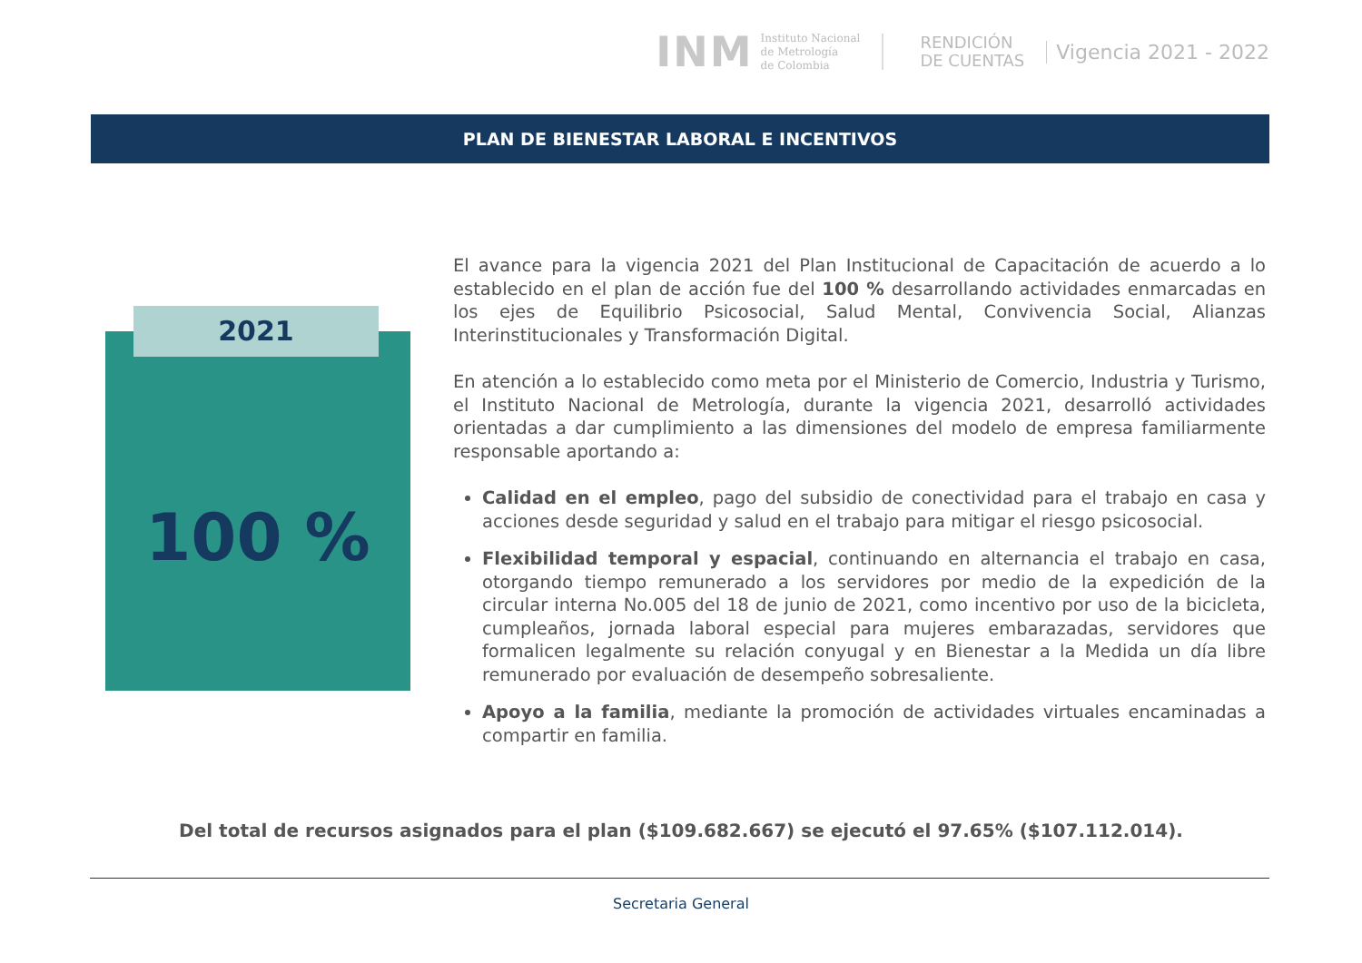INM
Instituto Nacional
de Metrología
de Colombia
RENDICIÓN
DE CUENTAS
Vigencia 2021 - 2022
PLAN DE BIENESTAR LABORAL E INCENTIVOS
2021
100 %
El avance para la vigencia 2021 del Plan Institucional de Capacitación de acuerdo a lo establecido en el plan de acción fue del 100 % desarrollando actividades enmarcadas en los ejes de Equilibrio Psicosocial, Salud Mental, Convivencia Social, Alianzas Interinstitucionales y Transformación Digital.
En atención a lo establecido como meta por el Ministerio de Comercio, Industria y Turismo, el Instituto Nacional de Metrología, durante la vigencia 2021, desarrolló actividades orientadas a dar cumplimiento a las dimensiones del modelo de empresa familiarmente responsable aportando a:
Calidad en el empleo, pago del subsidio de conectividad para el trabajo en casa y acciones desde seguridad y salud en el trabajo para mitigar el riesgo psicosocial.
Flexibilidad temporal y espacial, continuando en alternancia el trabajo en casa, otorgando tiempo remunerado a los servidores por medio de la expedición de la circular interna No.005 del 18 de junio de 2021, como incentivo por uso de la bicicleta, cumpleaños, jornada laboral especial para mujeres embarazadas, servidores que formalicen legalmente su relación conyugal y en Bienestar a la Medida un día libre remunerado por evaluación de desempeño sobresaliente.
Apoyo a la familia, mediante la promoción de actividades virtuales encaminadas a compartir en familia.
Del total de recursos asignados para el plan ($109.682.667) se ejecutó el 97.65% ($107.112.014).
Secretaria General